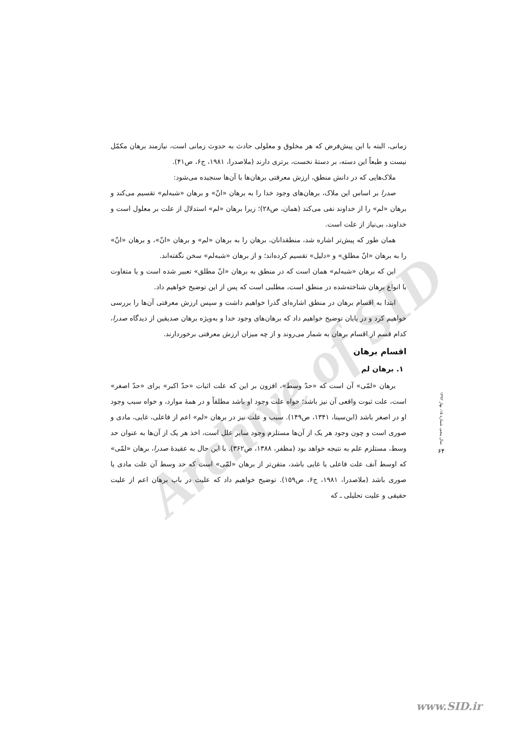Archive of SID
زمانی، البته با این پیش‌فرض که هر مخلوق و معلولی حادث به حدوث زمانی است، نیازمند برهان مکمّل نیست و طبعاً این دسته، بر دستهٔ نخست، برتری دارند (ملاصدرا، ۱۹۸۱، ج۶، ص۴۱).
ملاک‌هایی که در دانش منطق، ارزش معرفتی برهان‌ها با آن‌ها سنجیده می‌شود:
صدرا بر اساس این ملاک، برهان‌های وجود خدا را به برهان «انّ» و برهان «شبه‌لم» تقسیم می‌کند و برهان «لم» را از خداوند نفی می‌کند (همان، ص۲۸)؛ زیرا برهان «لم» استدلال از علت بر معلول است و خداوند، بی‌نیاز از علت است.
همان طور که پیش‌تر اشاره شد، منطقدانان، برهان را به برهان «لم» و برهان «انّ»، و برهان «انّ» را به برهان «انّ مطلق» و «دلیل» تقسیم کرده‌اند؛ و از برهان «شبه‌لم» سخن نگفته‌اند.
این که برهان «شبه‌لم» همان است که در منطق به برهان «انّ مطلق» تعبیر شده است و یا متفاوت با انواع برهان شناخته‌شده در منطق است، مطلبی است که پس از این توضیح خواهیم داد.
ابتدا به اقسام برهان در منطق اشاره‌ای گذرا خواهیم داشت و سپس ارزش معرفتی آن‌ها را بررسی خواهیم کرد و در پایان توضیح خواهیم داد که برهان‌های وجود خدا و به‌ویژه برهان صدیقین از دیدگاه صدرا، کدام قسم از اقسام برهان به شمار می‌روند و از چه میزان ارزش معرفتی برخوردارند.
اقسام برهان
۱. برهان لم
برهان «لمّی» آن است که «حدّ وسط»، افزون بر این که علت اثبات «حدّ اکبر» برای «حدّ اصغر» است، علت ثبوت واقعی آن نیز باشد؛ خواه علت وجود او باشد مطلقاً و در همهٔ موارد، و خواه سبب وجود او در اصغر باشد (ابن‌سینا، ۱۳۴۱، ص۱۴۹). سبب و علت نیز در برهان «لم» اعم از فاعلی، غایی، مادی و صوری است و چون وجود هر یک از آن‌ها مستلزم وجود سایر علل است، اخذ هر یک از آن‌ها به عنوان حد وسط، مستلزم علم به نتیجه خواهد بود (مظفر، ۱۳۸۸، ص۳۶۲). با این حال به عقیدهٔ صدرا، برهان «لمّی» که اوسط آنف علت فاعلی یا غایی باشد، متقن‌تر از برهان «لمّی» است که حد وسط آن علت مادی یا صوری باشد (ملاصدرا، ۱۹۸۱، ج۶، ص۱۵۹). توضیح خواهیم داد که علیت در باب برهان اعم از علیت حقیقی و علیت تحلیلی ـ که
سال پنجم، شماره ۱۵، بهار ۱۳۹۲
۶۴
www.SID.ir